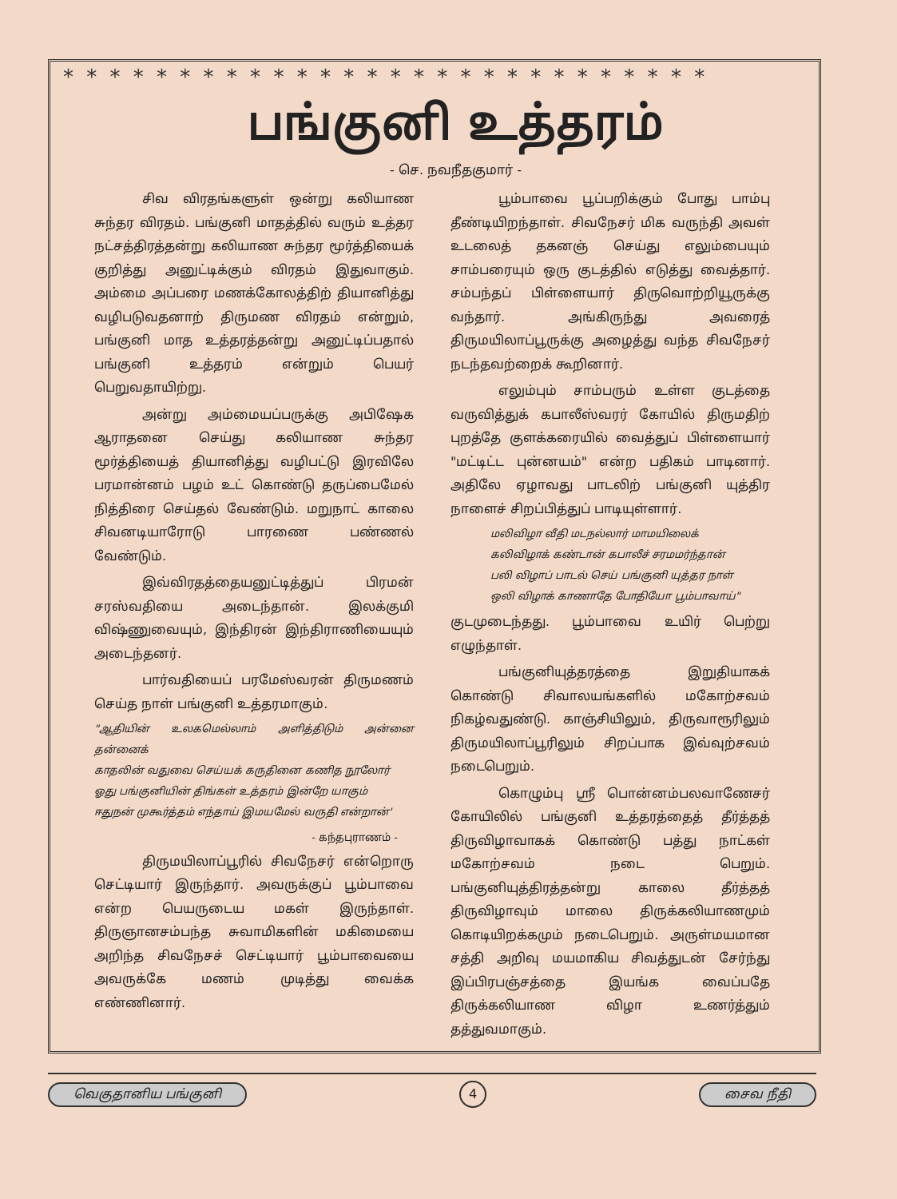* * * * * * * * * * * * * * * * * * * * * * * * * * * *
பங்குனி உத்தரம்
- செ. நவநீதகுமார் -
சிவ விரதங்களுள் ஒன்று கலியாண சுந்தர விரதம். பங்குனி மாதத்தில் வரும் உத்தர நட்சத்திரத்தன்று கலியாண சுந்தர மூர்த்தியைக் குறித்து அனுட்டிக்கும் விரதம் இதுவாகும். அம்மை அப்பரை மணக்கோலத்திற் தியானித்து வழிபடுவதனாற் திருமண விரதம் என்றும், பங்குனி மாத உத்தரத்தன்று அனுட்டிப்பதால் பங்குனி உத்தரம் என்றும் பெயர் பெறுவதாயிற்று.
அன்று அம்மையப்பருக்கு அபிஷேக ஆராதனை செய்து கலியாண சுந்தர மூர்த்தியைத் தியானித்து வழிபட்டு இரவிலே பரமான்னம் பழம் உட் கொண்டு தருப்பைமேல் நித்திரை செய்தல் வேண்டும். மறுநாட் காலை சிவனடியாரோடு பாரணை பண்ணல் வேண்டும்.
இவ்விரதத்தையனுட்டித்துப் பிரமன் சரஸ்வதியை அடைந்தான். இலக்குமி விஷ்ணுவையும், இந்திரன் இந்திராணியையும் அடைந்தனர்.
பார்வதியைப் பரமேஸ்வரன் திருமணம் செய்த நாள் பங்குனி உத்தரமாகும்.
"ஆதியின் உலகமெல்லாம் அளித்திடும் அன்னை தன்னைக்
காதலின் வதுவை செய்யக் கருதினை கணித நூலோர்
ஓது பங்குனியின் திங்கள் உத்தரம் இன்றே யாகும்
ஈதுநன் முகூர்த்தம் எந்தாய் இமயமேல் வருதி என்றான்'
- கந்தபுராணம் -
திருமயிலாப்பூரில் சிவநேசர் என்றொரு செட்டியார் இருந்தார். அவருக்குப் பூம்பாவை என்ற பெயருடைய மகள் இருந்தாள். திருஞானசம்பந்த சுவாமிகளின் மகிமையை அறிந்த சிவநேசச் செட்டியார் பூம்பாவையை அவருக்கே மணம் முடித்து வைக்க எண்ணினார்.
பூம்பாவை பூப்பறிக்கும் போது பாம்பு தீண்டியிறந்தாள். சிவநேசர் மிக வருந்தி அவள் உடலைத் தகனஞ் செய்து எலும்பையும் சாம்பரையும் ஒரு குடத்தில் எடுத்து வைத்தார். சம்பந்தப் பிள்ளையார் திருவொற்றியூருக்கு வந்தார். அங்கிருந்து அவரைத் திருமயிலாப்பூருக்கு அழைத்து வந்த சிவநேசர் நடந்தவற்றைக் கூறினார்.
எலும்பும் சாம்பரும் உள்ள குடத்தை வருவித்துக் கபாலீஸ்வரர் கோயில் திருமதிற் புறத்தே குளக்கரையில் வைத்துப் பிள்ளையார் "மட்டிட்ட புன்னயம்" என்ற பதிகம் பாடினார். அதிலே ஏழாவது பாடலிற் பங்குனி யுத்திர நாளைச் சிறப்பித்துப் பாடியுள்ளார்.
மலிவிழா வீதி மடநல்லார் மாமயிலைக்
கலிவிழாக் கண்டான் கபாலீச் சரமமர்ந்தான்
பலி விழாப் பாடல் செய் பங்குனி யுத்தர நாள்
ஒலி விழாக் காணாதே போதியோ பூம்பாவாய்"
குடமுடைந்தது. பூம்பாவை உயிர் பெற்று எழுந்தாள்.
பங்குனியுத்தரத்தை இறுதியாகக் கொண்டு சிவாலயங்களில் மகோற்சவம் நிகழ்வதுண்டு. காஞ்சியிலும், திருவாரூரிலும் திருமயிலாப்பூரிலும் சிறப்பாக இவ்வுற்சவம் நடைபெறும்.
கொழும்பு ஸ்ரீ பொன்னம்பலவாணேசர் கோயிலில் பங்குனி உத்தரத்தைத் தீர்த்தத் திருவிழாவாகக் கொண்டு பத்து நாட்கள் மகோற்சவம் நடை பெறும். பங்குனியுத்திரத்தன்று காலை தீர்த்தத் திருவிழாவும் மாலை திருக்கலியாணமும் கொடியிறக்கமும் நடைபெறும். அருள்மயமான சத்தி அறிவு மயமாகிய சிவத்துடன் சேர்ந்து இப்பிரபஞ்சத்தை இயங்க வைப்பதே திருக்கலியாண விழா உணர்த்தும் தத்துவமாகும்.
வெகுதானிய பங்குனி 4 சைவ நீதி